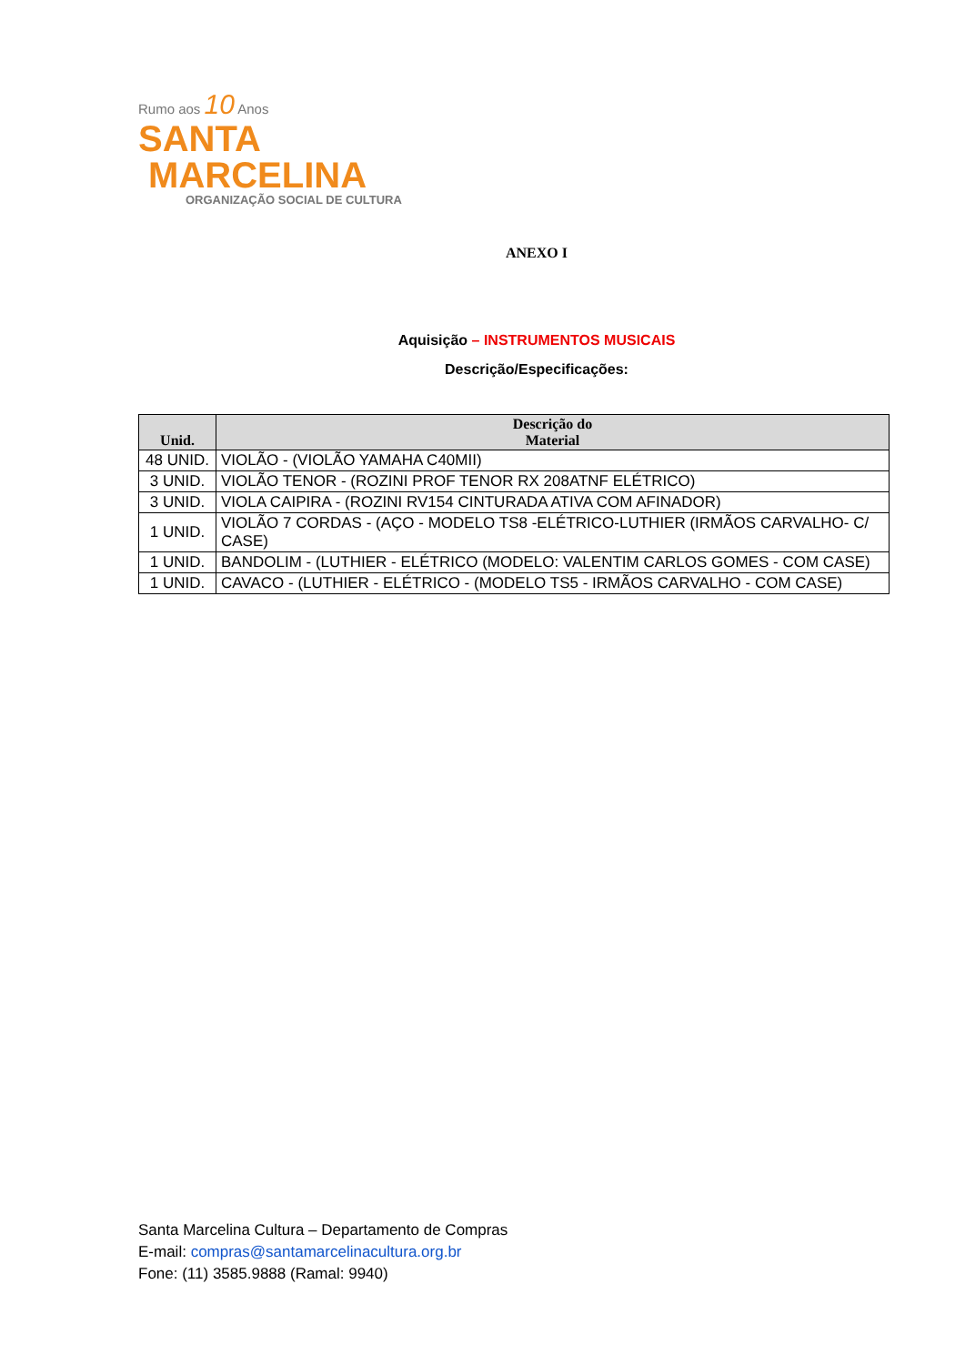Rumo aos 10 Anos
SANTA
MARCELINA
ORGANIZAÇÃO SOCIAL DE CULTURA
ANEXO I
Aquisição – INSTRUMENTOS MUSICAIS
Descrição/Especificações:
| Unid. | Descrição do Material |
| --- | --- |
| 48 UNID. | VIOLÃO - (VIOLÃO YAMAHA C40MII) |
| 3 UNID. | VIOLÃO TENOR - (ROZINI PROF TENOR RX 208ATNF ELÉTRICO) |
| 3 UNID. | VIOLA CAIPIRA - (ROZINI RV154 CINTURADA ATIVA COM AFINADOR) |
| 1 UNID. | VIOLÃO 7 CORDAS - (AÇO - MODELO TS8 -ELÉTRICO-LUTHIER (IRMÃOS CARVALHO- C/ CASE) |
| 1 UNID. | BANDOLIM - (LUTHIER - ELÉTRICO (MODELO: VALENTIM CARLOS GOMES - COM CASE) |
| 1 UNID. | CAVACO - (LUTHIER - ELÉTRICO - (MODELO TS5 - IRMÃOS CARVALHO - COM CASE) |
Santa Marcelina Cultura – Departamento de Compras
E-mail: compras@santamarcelinacultura.org.br
Fone: (11) 3585.9888 (Ramal: 9940)